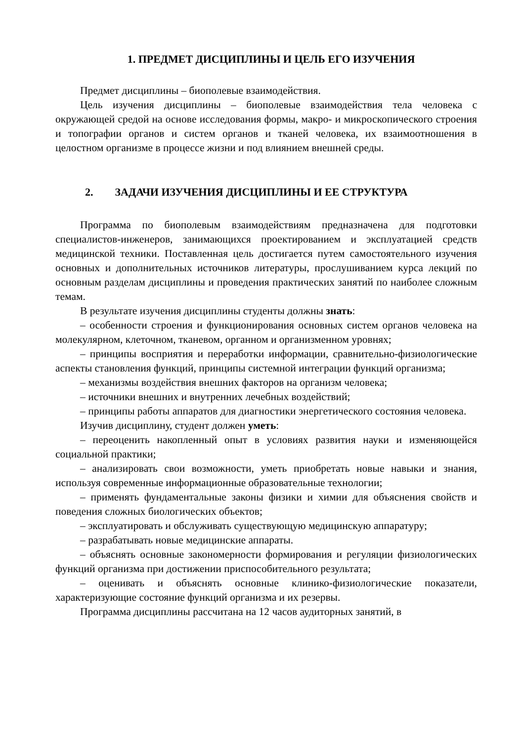1. ПРЕДМЕТ ДИСЦИПЛИНЫ И ЦЕЛЬ ЕГО ИЗУЧЕНИЯ
Предмет дисциплины – биополевые взаимодействия.
Цель изучения дисциплины – биополевые взаимодействия тела человека с окружающей средой на основе исследования формы, макро- и микроскопического строения и топографии органов и систем органов и тканей человека, их взаимоотношения в целостном организме в процессе жизни и под влиянием внешней среды.
2. ЗАДАЧИ ИЗУЧЕНИЯ ДИСЦИПЛИНЫ И ЕЕ СТРУКТУРА
Программа по биополевым взаимодействиям предназначена для подготовки специалистов-инженеров, занимающихся проектированием и эксплуатацией средств медицинской техники. Поставленная цель достигается путем самостоятельного изучения основных и дополнительных источников литературы, прослушиванием курса лекций по основным разделам дисциплины и проведения практических занятий по наиболее сложным темам.
В результате изучения дисциплины студенты должны знать:
– особенности строения и функционирования основных систем органов человека на молекулярном, клеточном, тканевом, органном и организменном уровнях;
– принципы восприятия и переработки информации, сравнительно-физиологические аспекты становления функций, принципы системной интеграции функций организма;
– механизмы воздействия внешних факторов на организм человека;
– источники внешних и внутренних лечебных воздействий;
– принципы работы аппаратов для диагностики энергетического состояния человека.
Изучив дисциплину, студент должен уметь:
– переоценить накопленный опыт в условиях развития науки и изменяющейся социальной практики;
– анализировать свои возможности, уметь приобретать новые навыки и знания, используя современные информационные образовательные технологии;
– применять фундаментальные законы физики и химии для объяснения свойств и поведения сложных биологических объектов;
– эксплуатировать и обслуживать существующую медицинскую аппаратуру;
– разрабатывать новые медицинские аппараты.
– объяснять основные закономерности формирования и регуляции физиологических функций организма при достижении приспособительного результата;
– оценивать и объяснять основные клинико-физиологические показатели, характеризующие состояние функций организма и их резервы.
Программа дисциплины рассчитана на 12 часов аудиторных занятий, в